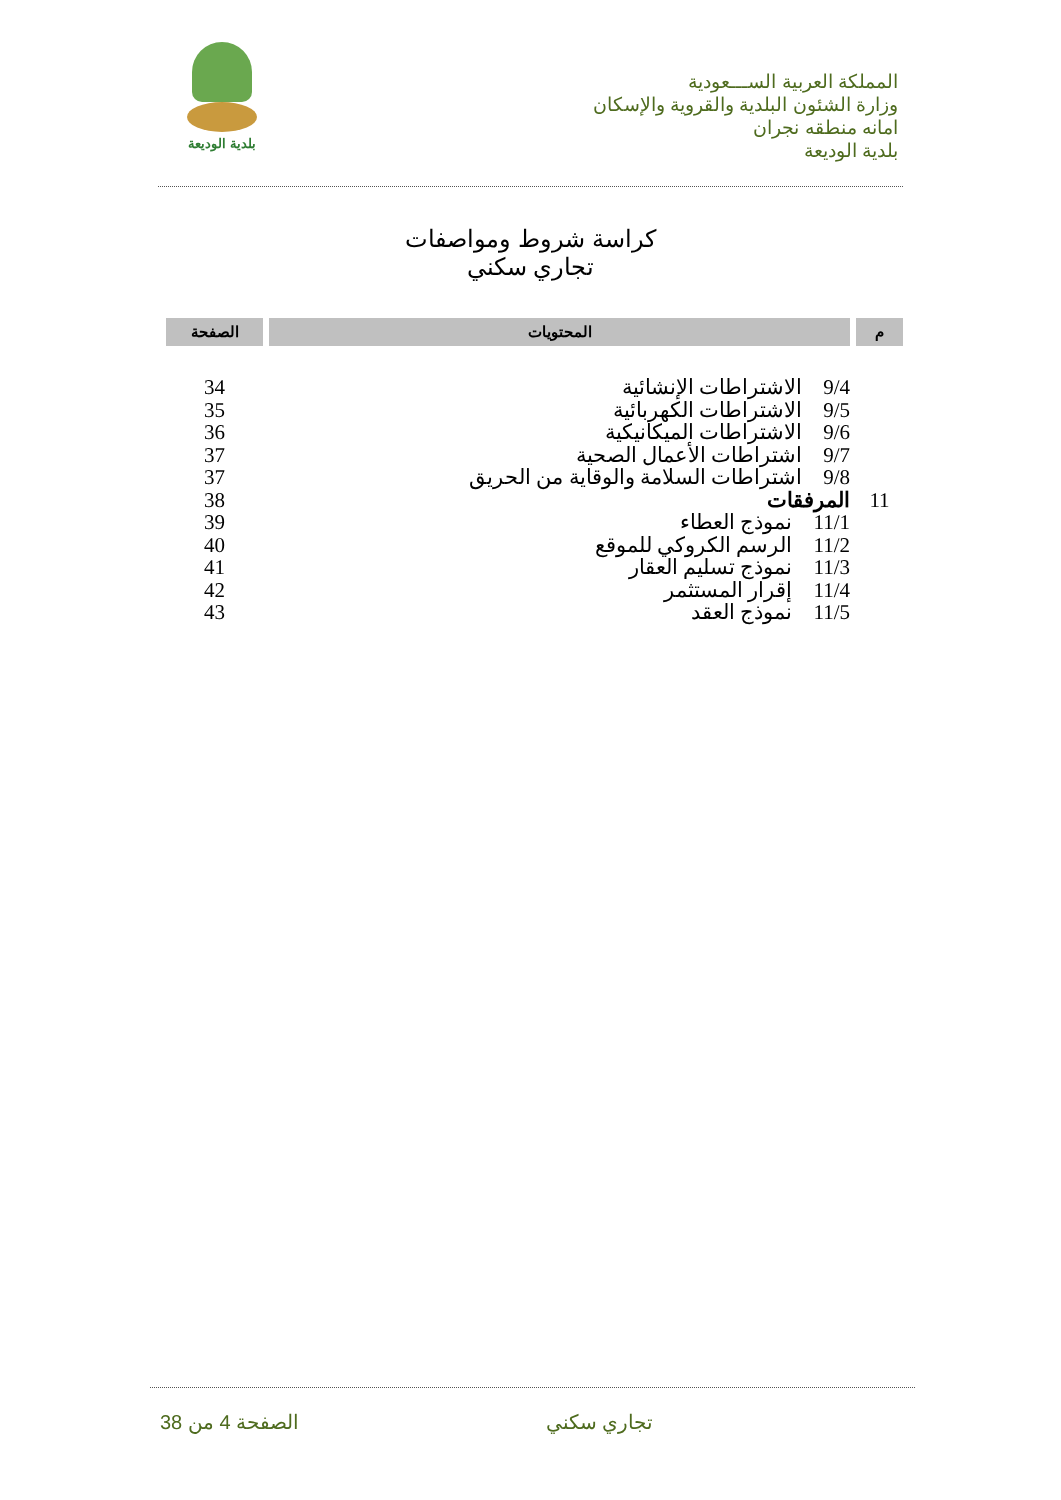المملكة العربية الســـعودية
وزارة الشئون البلدية والقروية والإسكان
امانه منطقه نجران
بلدية الوديعة
بلدية الوديعة
كراسة شروط ومواصفات
تجاري سكني
| م | المحتويات | الصفحة |
| --- | --- | --- |
| | 9/4 الاشتراطات الإنشائية | 34 |
| | 9/5 الاشتراطات الكهربائية | 35 |
| | 9/6 الاشتراطات الميكانيكية | 36 |
| | 9/7 اشتراطات الأعمال الصحية | 37 |
| | 9/8 اشتراطات السلامة والوقاية من الحريق | 37 |
| 11 | المرفقات | 38 |
| | 11/1 نموذج العطاء | 39 |
| | 11/2 الرسم الكروكي للموقع | 40 |
| | 11/3 نموذج تسليم العقار | 41 |
| | 11/4 إقرار المستثمر | 42 |
| | 11/5 نموذج العقد | 43 |
الصفحة 4 من 38 تجاري سكني